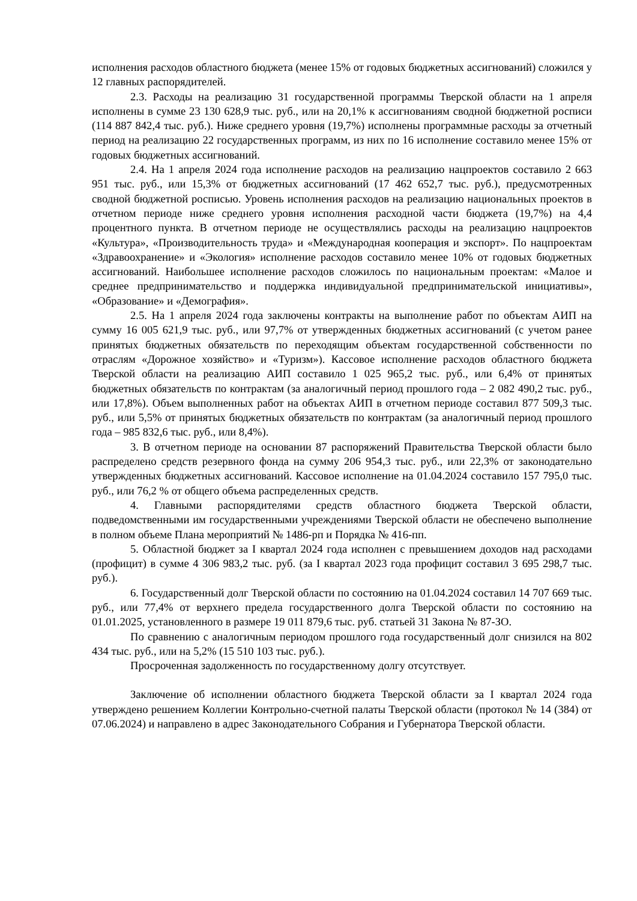исполнения расходов областного бюджета (менее 15% от годовых бюджетных ассигнований) сложился у 12 главных распорядителей.
2.3. Расходы на реализацию 31 государственной программы Тверской области на 1 апреля исполнены в сумме 23 130 628,9 тыс. руб., или на 20,1% к ассигнованиям сводной бюджетной росписи (114 887 842,4 тыс. руб.). Ниже среднего уровня (19,7%) исполнены программные расходы за отчетный период на реализацию 22 государственных программ, из них по 16 исполнение составило менее 15% от годовых бюджетных ассигнований.
2.4. На 1 апреля 2024 года исполнение расходов на реализацию нацпроектов составило 2 663 951 тыс. руб., или 15,3% от бюджетных ассигнований (17 462 652,7 тыс. руб.), предусмотренных сводной бюджетной росписью. Уровень исполнения расходов на реализацию национальных проектов в отчетном периоде ниже среднего уровня исполнения расходной части бюджета (19,7%) на 4,4 процентного пункта. В отчетном периоде не осуществлялись расходы на реализацию нацпроектов «Культура», «Производительность труда» и «Международная кооперация и экспорт». По нацпроектам «Здравоохранение» и «Экология» исполнение расходов составило менее 10% от годовых бюджетных ассигнований. Наибольшее исполнение расходов сложилось по национальным проектам: «Малое и среднее предпринимательство и поддержка индивидуальной предпринимательской инициативы», «Образование» и «Демография».
2.5. На 1 апреля 2024 года заключены контракты на выполнение работ по объектам АИП на сумму 16 005 621,9 тыс. руб., или 97,7% от утвержденных бюджетных ассигнований (с учетом ранее принятых бюджетных обязательств по переходящим объектам государственной собственности по отраслям «Дорожное хозяйство» и «Туризм»). Кассовое исполнение расходов областного бюджета Тверской области на реализацию АИП составило 1 025 965,2 тыс. руб., или 6,4% от принятых бюджетных обязательств по контрактам (за аналогичный период прошлого года – 2 082 490,2 тыс. руб., или 17,8%). Объем выполненных работ на объектах АИП в отчетном периоде составил 877 509,3 тыс. руб., или 5,5% от принятых бюджетных обязательств по контрактам (за аналогичный период прошлого года – 985 832,6 тыс. руб., или 8,4%).
3. В отчетном периоде на основании 87 распоряжений Правительства Тверской области было распределено средств резервного фонда на сумму 206 954,3 тыс. руб., или 22,3% от законодательно утвержденных бюджетных ассигнований. Кассовое исполнение на 01.04.2024 составило 157 795,0 тыс. руб., или 76,2 % от общего объема распределенных средств.
4. Главными распорядителями средств областного бюджета Тверской области, подведомственными им государственными учреждениями Тверской области не обеспечено выполнение в полном объеме Плана мероприятий № 1486-рп и Порядка № 416-пп.
5. Областной бюджет за I квартал 2024 года исполнен с превышением доходов над расходами (профицит) в сумме 4 306 983,2 тыс. руб. (за I квартал 2023 года профицит составил 3 695 298,7 тыс. руб.).
6. Государственный долг Тверской области по состоянию на 01.04.2024 составил 14 707 669 тыс. руб., или 77,4% от верхнего предела государственного долга Тверской области по состоянию на 01.01.2025, установленного в размере 19 011 879,6 тыс. руб. статьей 31 Закона № 87-ЗО.
По сравнению с аналогичным периодом прошлого года государственный долг снизился на 802 434 тыс. руб., или на 5,2% (15 510 103 тыс. руб.).
Просроченная задолженность по государственному долгу отсутствует.
Заключение об исполнении областного бюджета Тверской области за I квартал 2024 года утверждено решением Коллегии Контрольно-счетной палаты Тверской области (протокол № 14 (384) от 07.06.2024) и направлено в адрес Законодательного Собрания и Губернатора Тверской области.